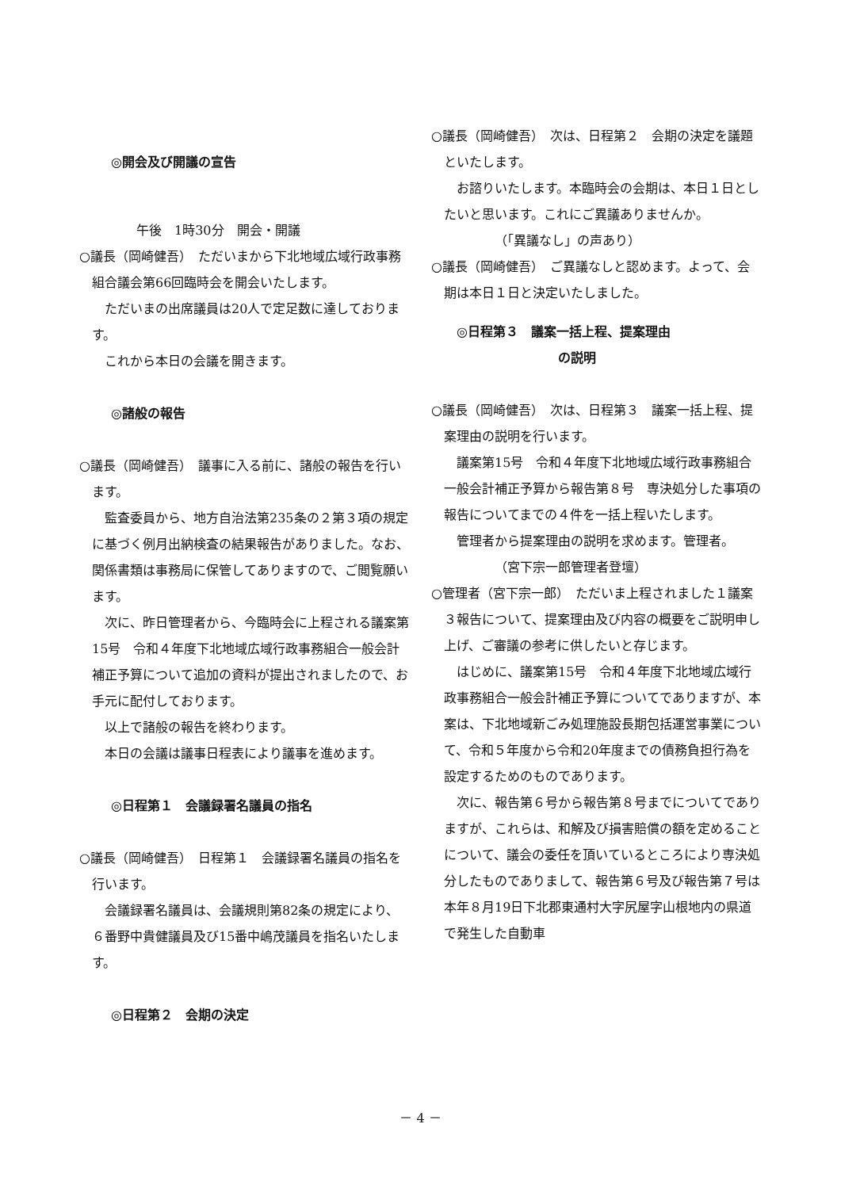◎開会及び開議の宣告
午後　1時30分　開会・開議
○議長（岡崎健吾）　ただいまから下北地域広域行政事務組合議会第66回臨時会を開会いたします。
ただいまの出席議員は20人で定足数に達しております。
これから本日の会議を開きます。
◎諸般の報告
○議長（岡崎健吾）　議事に入る前に、諸般の報告を行います。
監査委員から、地方自治法第235条の２第３項の規定に基づく例月出納検査の結果報告がありました。なお、関係書類は事務局に保管してありますので、ご閲覧願います。
次に、昨日管理者から、今臨時会に上程される議案第15号　令和４年度下北地域広域行政事務組合一般会計補正予算について追加の資料が提出されましたので、お手元に配付しております。
以上で諸般の報告を終わります。
本日の会議は議事日程表により議事を進めます。
◎日程第１　会議録署名議員の指名
○議長（岡崎健吾）　日程第１　会議録署名議員の指名を行います。
会議録署名議員は、会議規則第82条の規定により、６番野中貴健議員及び15番中嶋茂議員を指名いたします。
◎日程第２　会期の決定
○議長（岡崎健吾）　次は、日程第２　会期の決定を議題といたします。
お諮りいたします。本臨時会の会期は、本日１日としたいと思います。これにご異議ありませんか。
（「異議なし」の声あり）
○議長（岡崎健吾）　ご異議なしと認めます。よって、会期は本日１日と決定いたしました。
◎日程第３　議案一括上程、提案理由
の説明
○議長（岡崎健吾）　次は、日程第３　議案一括上程、提案理由の説明を行います。
議案第15号　令和４年度下北地域広域行政事務組合一般会計補正予算から報告第８号　専決処分した事項の報告についてまでの４件を一括上程いたします。
管理者から提案理由の説明を求めます。管理者。
（宮下宗一郎管理者登壇）
○管理者（宮下宗一郎）　ただいま上程されました１議案３報告について、提案理由及び内容の概要をご説明申し上げ、ご審議の参考に供したいと存じます。
はじめに、議案第15号　令和４年度下北地域広域行政事務組合一般会計補正予算についてでありますが、本案は、下北地域新ごみ処理施設長期包括運営事業について、令和５年度から令和20年度までの債務負担行為を設定するためのものであります。
次に、報告第６号から報告第８号までについてでありますが、これらは、和解及び損害賠償の額を定めることについて、議会の委任を頂いているところにより専決処分したものでありまして、報告第６号及び報告第７号は本年８月19日下北郡東通村大字尻屋字山根地内の県道で発生した自動車
－ 4 －